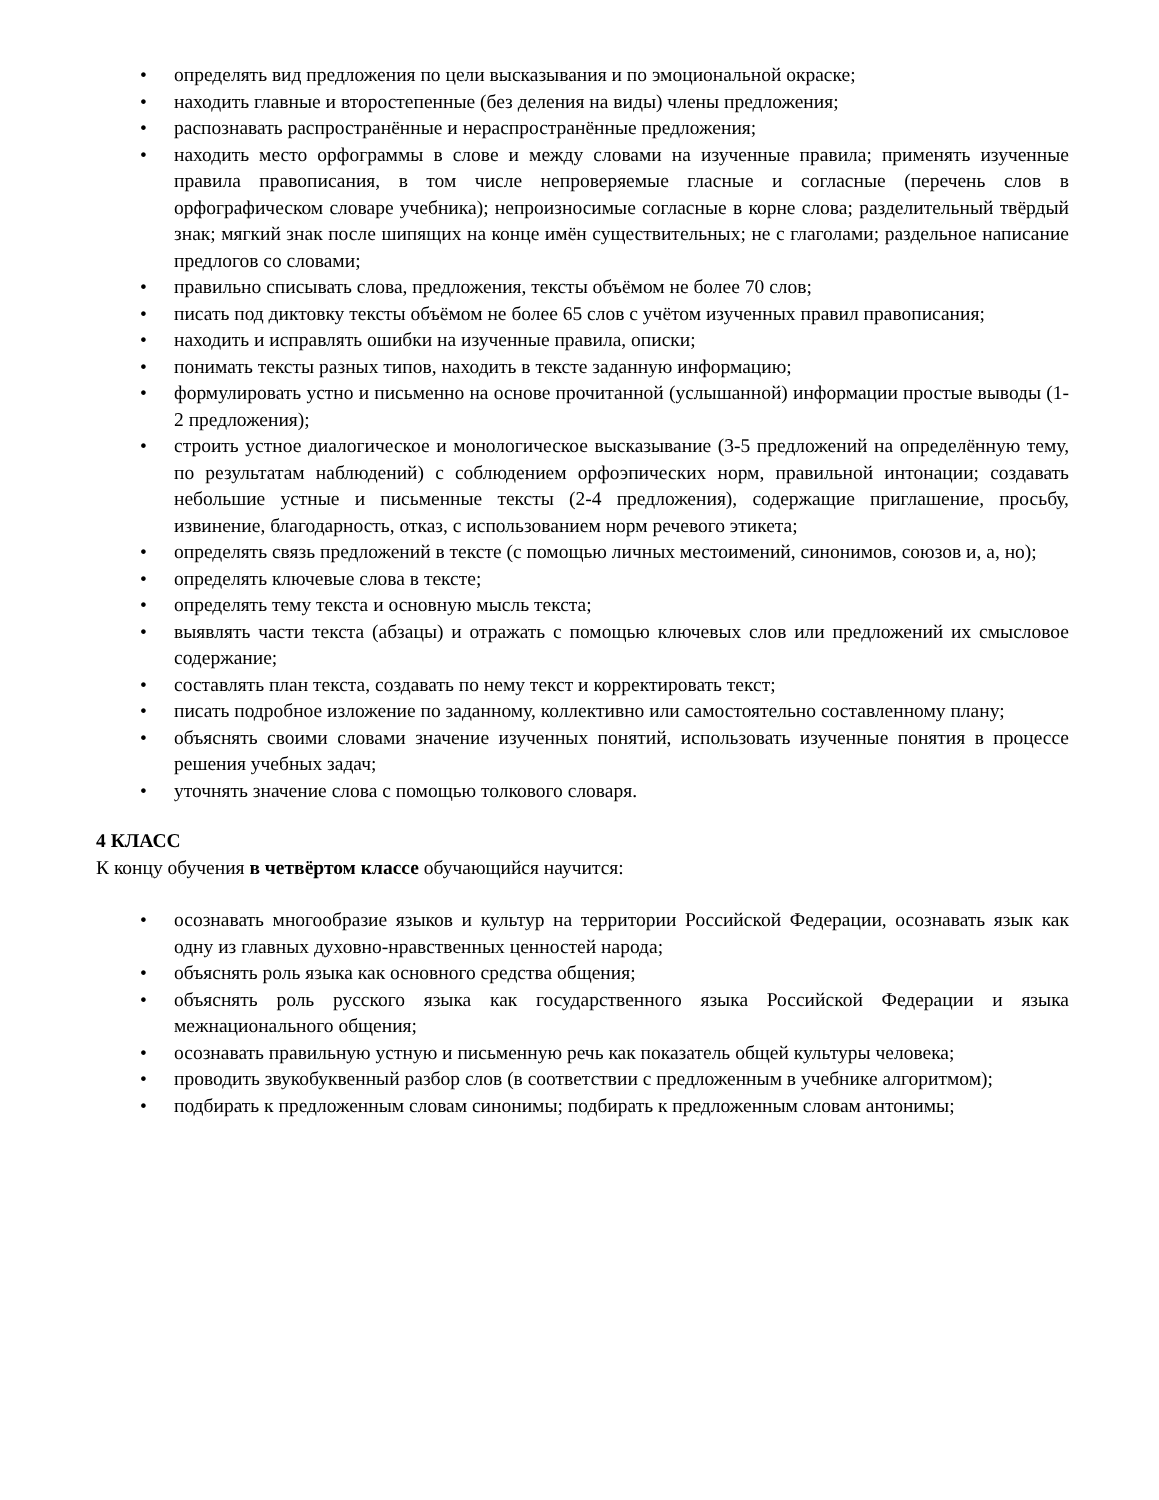• определять вид предложения по цели высказывания и по эмоциональной окраске;
• находить главные и второстепенные (без деления на виды) члены предложения;
• распознавать распространённые и нераспространённые предложения;
• находить место орфограммы в слове и между словами на изученные правила; применять изученные правила правописания, в том числе непроверяемые гласные и согласные (перечень слов в орфографическом словаре учебника); непроизносимые согласные в корне слова; разделительный твёрдый знак; мягкий знак после шипящих на конце имён существительных; не с глаголами; раздельное написание предлогов со словами;
• правильно списывать слова, предложения, тексты объёмом не более 70 слов;
• писать под диктовку тексты объёмом не более 65 слов с учётом изученных правил правописания;
• находить и исправлять ошибки на изученные правила, описки;
• понимать тексты разных типов, находить в тексте заданную информацию;
• формулировать устно и письменно на основе прочитанной (услышанной) информации простые выводы (1-2 предложения);
• строить устное диалогическое и монологическое высказывание (3-5 предложений на определённую тему, по результатам наблюдений) с соблюдением орфоэпических норм, правильной интонации; создавать небольшие устные и письменные тексты (2-4 предложения), содержащие приглашение, просьбу, извинение, благодарность, отказ, с использованием норм речевого этикета;
• определять связь предложений в тексте (с помощью личных местоимений, синонимов, союзов и, а, но);
• определять ключевые слова в тексте;
• определять тему текста и основную мысль текста;
• выявлять части текста (абзацы) и отражать с помощью ключевых слов или предложений их смысловое содержание;
• составлять план текста, создавать по нему текст и корректировать текст;
• писать подробное изложение по заданному, коллективно или самостоятельно составленному плану;
• объяснять своими словами значение изученных понятий, использовать изученные понятия в процессе решения учебных задач;
• уточнять значение слова с помощью толкового словаря.
4 КЛАСС
К концу обучения в четвёртом классе обучающийся научится:
• осознавать многообразие языков и культур на территории Российской Федерации, осознавать язык как одну из главных духовно-нравственных ценностей народа;
• объяснять роль языка как основного средства общения;
• объяснять роль русского языка как государственного языка Российской Федерации и языка межнационального общения;
• осознавать правильную устную и письменную речь как показатель общей культуры человека;
• проводить звукобуквенный разбор слов (в соответствии с предложенным в учебнике алгоритмом);
• подбирать к предложенным словам синонимы; подбирать к предложенным словам антонимы;